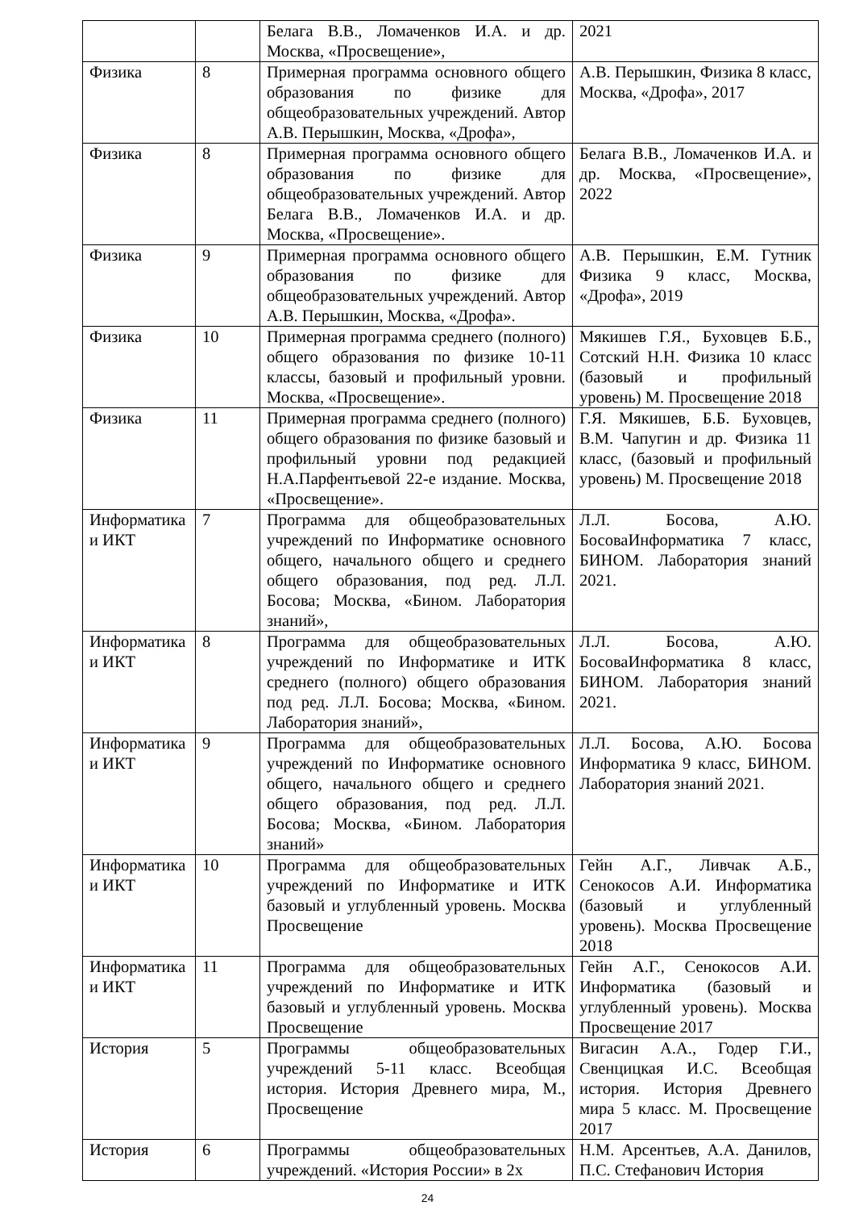| | | Белага В.В., Ломаченков И.А. и др. Москва, «Просвещение», | 2021 |
| Физика | 8 | Примерная программа основного общего образования по физике для общеобразовательных учреждений. Автор А.В. Перышкин, Москва, «Дрофа», | А.В. Перышкин, Физика 8 класс, Москва, «Дрофа», 2017 |
| Физика | 8 | Примерная программа основного общего образования по физике для общеобразовательных учреждений. Автор Белага В.В., Ломаченков И.А. и др. Москва, «Просвещение». | Белага В.В., Ломаченков И.А. и др. Москва, «Просвещение», 2022 |
| Физика | 9 | Примерная программа основного общего образования по физике для общеобразовательных учреждений. Автор А.В. Перышкин, Москва, «Дрофа». | А.В. Перышкин, Е.М. Гутник Физика 9 класс, Москва, «Дрофа», 2019 |
| Физика | 10 | Примерная программа среднего (полного) общего образования по физике 10-11 классы, базовый и профильный уровни. Москва, «Просвещение». | Мякишев Г.Я., Буховцев Б.Б., Сотский Н.Н. Физика 10 класс (базовый и профильный уровень) М. Просвещение 2018 |
| Физика | 11 | Примерная программа среднего (полного) общего образования по физике базовый и профильный уровни под редакцией Н.А.Парфентьевой 22-е издание. Москва, «Просвещение». | Г.Я. Мякишев, Б.Б. Буховцев, В.М. Чапугин и др. Физика 11 класс, (базовый и профильный уровень) М. Просвещение 2018 |
| Информатика и ИКТ | 7 | Программа для общеобразовательных учреждений по Информатике основного общего, начального общего и среднего общего образования, под ред. Л.Л. Босова; Москва, «Бином. Лаборатория знаний», | Л.Л. Босова, А.Ю. БосоваИнформатика 7 класс, БИНОМ. Лаборатория знаний 2021. |
| Информатика и ИКТ | 8 | Программа для общеобразовательных учреждений по Информатике и ИТК среднего (полного) общего образования под ред. Л.Л. Босова; Москва, «Бином. Лаборатория знаний», | Л.Л. Босова, А.Ю. БосоваИнформатика 8 класс, БИНОМ. Лаборатория знаний 2021. |
| Информатика и ИКТ | 9 | Программа для общеобразовательных учреждений по Информатике основного общего, начального общего и среднего общего образования, под ред. Л.Л. Босова; Москва, «Бином. Лаборатория знаний» | Л.Л. Босова, А.Ю. Босова Информатика 9 класс, БИНОМ. Лаборатория знаний 2021. |
| Информатика и ИКТ | 10 | Программа для общеобразовательных учреждений по Информатике и ИТК базовый и углубленный уровень. Москва Просвещение | Гейн А.Г., Ливчак А.Б., Сенокосов А.И. Информатика (базовый и углубленный уровень). Москва Просвещение 2018 |
| Информатика и ИКТ | 11 | Программа для общеобразовательных учреждений по Информатике и ИТК базовый и углубленный уровень. Москва Просвещение | Гейн А.Г., Сенокосов А.И. Информатика (базовый и углубленный уровень). Москва Просвещение 2017 |
| История | 5 | Программы общеобразовательных учреждений 5-11 класс. Всеобщая история. История Древнего мира, М., Просвещение | Вигасин А.А., Годер Г.И., Свенцицкая И.С. Всеобщая история. История Древнего мира 5 класс. М. Просвещение 2017 |
| История | 6 | Программы общеобразовательных учреждений. «История России» в 2х | Н.М. Арсентьев, А.А. Данилов, П.С. Стефанович История |
24